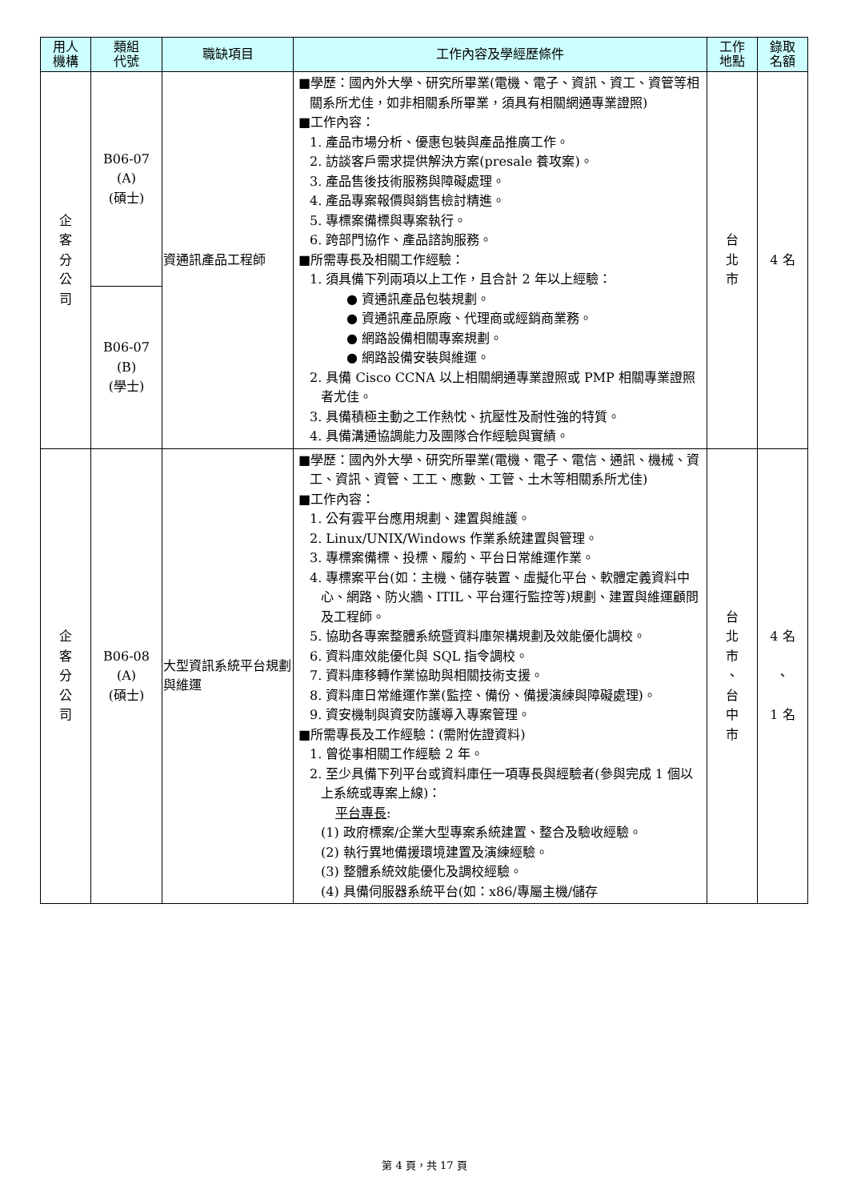| 用人 機構 | 類組 代號 | 職缺項目 | 工作內容及學經歷條件 | 工作 地點 | 錄取 名額 |
| --- | --- | --- | --- | --- | --- |
| 企 客 分 公 司 | B06-07 (A) (碩士) | 資通訊產品工程師 | ■學歷：國內外大學、研究所畢業(電機、電子、資訊、資工、資管等相關系所尤佳，如非相關系所畢業，須具有相關網通專業證照) ■工作內容： 1. 產品市場分析、優惠包裝與產品推廣工作。 2. 訪談客戶需求提供解決方案(presale 養攻案)。 3. 產品售後技術服務與障礙處理。 4. 產品專案報價與銷售檢討精進。 5. 專標案備標與專案執行。 6. 跨部門協作、產品諮詢服務。 ■所需專長及相關工作經驗： 1. 須具備下列兩項以上工作，且合計 2 年以上經驗： ● 資通訊產品包裝規劃。 ● 資通訊產品原廠、代理商或經銷商業務。 ● 網路設備相關專案規劃。 ● 網路設備安裝與維運。 2. 具備 Cisco CCNA 以上相關網通專業證照或 PMP 相關專業證照者尤佳。 3. 具備積極主動之工作熱忱、抗壓性及耐性強的特質。 4. 具備溝通協調能力及團隊合作經驗與實績。 | 台 北 市 | 4 名 |
| | B06-07 (B) (學士) | | | | |
| 企 客 分 公 司 | B06-08 (A) (碩士) | 大型資訊系統平台規劃與維運 | ■學歷：國內外大學、研究所畢業(電機、電子、電信、通訊、機械、資工、資訊、資管、工工、應數、工管、土木等相關系所尤佳) ■工作內容： 1. 公有雲平台應用規劃、建置與維護。 2. Linux/UNIX/Windows 作業系統建置與管理。 3. 專標案備標、投標、履約、平台日常維運作業。 4. 專標案平台(如：主機、儲存裝置、虛擬化平台、軟體定義資料中心、網路、防火牆、ITIL、平台運行監控等)規劃、建置與維運顧問及工程師。 5. 協助各專案整體系統暨資料庫架構規劃及效能優化調校。 6. 資料庫效能優化與 SQL 指令調校。 7. 資料庫移轉作業協助與相關技術支援。 8. 資料庫日常維運作業(監控、備份、備援演練與障礙處理)。 9. 資安機制與資安防護導入專案管理。 ■所需專長及工作經驗：(需附佐證資料) 1. 曾從事相關工作經驗 2 年。 2. 至少具備下列平台或資料庫任一項專長與經驗者(參與完成 1 個以上系統或專案上線)： 平台專長 : (1) 政府標案/企業大型專案系統建置、整合及驗收經驗。 (2) 執行異地備援環境建置及演練經驗。 (3) 整體系統效能優化及調校經驗。 (4) 具備伺服器系統平台(如：x86/專屬主機/儲存 | 台 北 市 、 台 中 市 | 4 名 、 1 名 |
第 4 頁，共 17 頁